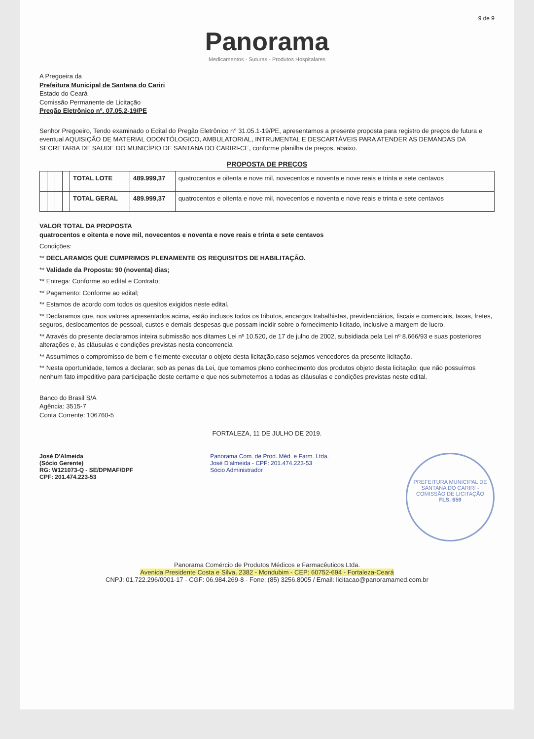9 de 9
Panorama
Medicamentos - Suturas - Produtos Hospitalares
A Pregoeira da
Prefeitura Municipal de Santana do Cariri
Estado do Ceará
Comissão Permanente de Licitação
Pregão Eletrônico nº. 07.05.2-19/PE
Senhor Pregoeiro, Tendo examinado o Edital do Pregão Eletrônico n° 31.05.1-19/PE, apresentamos a presente proposta para registro de preços de futura e eventual AQUISIÇÃO DE MATERIAL ODONTÓLOGICO, AMBULATORIAL, INTRUMENTAL E DESCARTÁVEIS PARA ATENDER AS DEMANDAS DA SECRETARIA DE SAUDE DO MUNICÍPIO DE SANTANA DO CARIRI-CE, conforme planilha de preços, abaixo.
PROPOSTA DE PREÇOS
| | | | | TOTAL LOTE | 489.999,37 | quatrocentos e oitenta e nove mil, novecentos e noventa e nove reais e trinta e sete centavos |
| | | | | TOTAL GERAL | 489.999,37 | quatrocentos e oitenta e nove mil, novecentos e noventa e nove reais e trinta e sete centavos |
VALOR TOTAL DA PROPOSTA
quatrocentos e oitenta e nove mil, novecentos e noventa e nove reais e trinta e sete centavos
Condições:
** DECLARAMOS QUE CUMPRIMOS PLENAMENTE OS REQUISITOS DE HABILITAÇÃO.
** Validade da Proposta: 90 (noventa) dias;
** Entrega: Conforme ao edital e Contrato;
** Pagamento: Conforme ao edital;
** Estamos de acordo com todos os quesitos exigidos neste edital.
** Declaramos que, nos valores apresentados acima, estão inclusos todos os tributos, encargos trabalhistas, previdenciários, fiscais e comerciais, taxas, fretes, seguros, deslocamentos de pessoal, custos e demais despesas que possam incidir sobre o fornecimento licitado, inclusive a margem de lucro.
** Através do presente declaramos inteira submissão aos ditames Lei nº 10.520, de 17 de julho de 2002, subsidiada pela Lei nº 8.666/93 e suas posteriores alterações e, às cláusulas e condições previstas nesta concorrencia
** Assumimos o compromisso de bem e fielmente executar o objeto desta licitação,caso sejamos vencedores da presente licitação.
** Nesta oportunidade, temos a declarar, sob as penas da Lei, que tomamos pleno conhecimento dos produtos objeto desta licitação; que não possuímos nenhum fato impeditivo para participação deste certame e que nos submetemos a todas as cláusulas e condições previstas neste edital.
Banco do Brasil S/A
Agência: 3515-7
Conta Corrente: 106760-5
FORTALEZA, 11 DE JULHO DE 2019.
José D'Almeida
(Sócio Gerente)
RG: W121073-Q - SE/DPMAF/DPF
CPF: 201.474.223-53
Panorama Com. de Prod. Méd. e Farm. Ltda.
José D'almeida - CPF: 201.474.223-53
Sócio Administrador
PREFEITURA MUNICIPAL DE SANTANA DO CARIRI - COMISSÃO DE LICITAÇÃO
FLS. 659
Panorama Comércio de Produtos Médicos e Farmacêuticos Ltda.
Avenida Presidente Costa e Silva, 2382 - Mondubim - CEP: 60752-694 - Fortaleza-Ceará
CNPJ: 01.722.296/0001-17 - CGF: 06.984.269-8 - Fone: (85) 3256.8005 / Email: licitacao@panoramamed.com.br